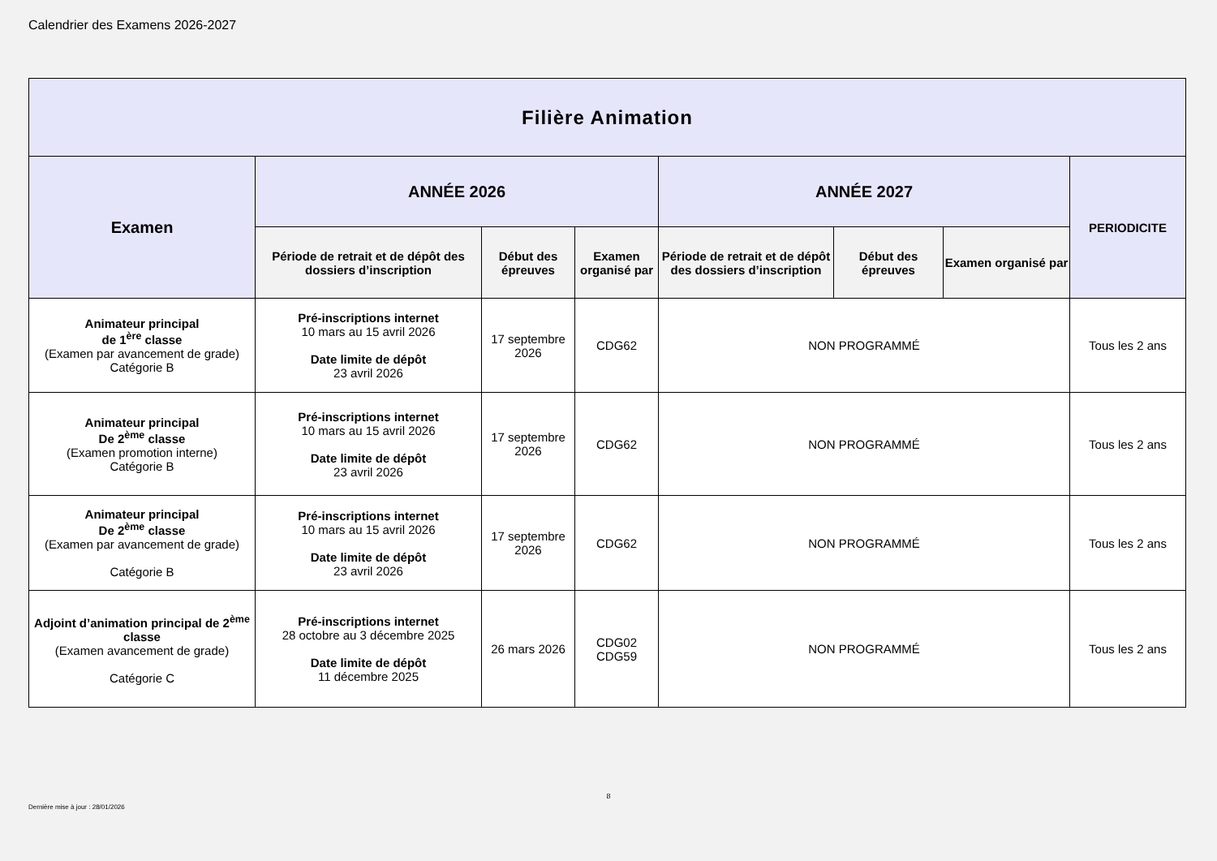Calendrier des Examens 2026-2027
| Filière Animation | | | | | | | |
| --- | --- | --- | --- | --- | --- | --- | --- |
| Examen | ANNÉE 2026 | | | ANNÉE 2027 | | | PERIODICITE |
| | Période de retrait et de dépôt des dossiers d’inscription | Début des épreuves | Examen organisé par | Période de retrait et de dépôt des dossiers d’inscription | Début des épreuves | Examen organisé par | |
| Animateur principal de 1<sup>ère</sup> classe (Examen par avancement de grade) Catégorie B | Pré-inscriptions internet 10 mars au 15 avril 2026 Date limite de dépôt 23 avril 2026 | 17 septembre 2026 | CDG62 | NON PROGRAMMÉ | | | Tous les 2 ans |
| Animateur principal De 2<sup>ème</sup> classe (Examen promotion interne) Catégorie B | Pré-inscriptions internet 10 mars au 15 avril 2026 Date limite de dépôt 23 avril 2026 | 17 septembre 2026 | CDG62 | NON PROGRAMMÉ | | | Tous les 2 ans |
| Animateur principal De 2<sup>ème</sup> classe (Examen par avancement de grade) Catégorie B | Pré-inscriptions internet 10 mars au 15 avril 2026 Date limite de dépôt 23 avril 2026 | 17 septembre 2026 | CDG62 | NON PROGRAMMÉ | | | Tous les 2 ans |
| Adjoint d’animation principal de 2<sup>ème</sup> classe (Examen avancement de grade) Catégorie C | Pré-inscriptions internet 28 octobre au 3 décembre 2025 Date limite de dépôt 11 décembre 2025 | 26 mars 2026 | CDG02 CDG59 | NON PROGRAMMÉ | | | Tous les 2 ans |
8
Dernière mise à jour : 28/01/2026